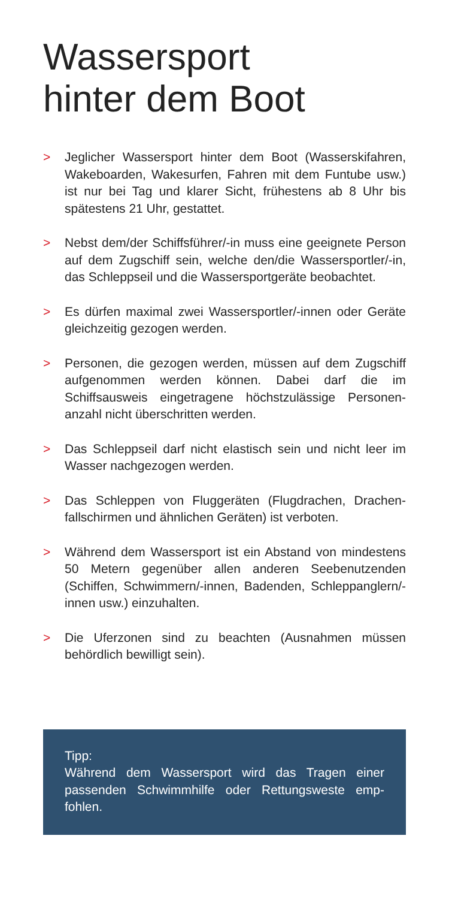Wassersport
hinter dem Boot
> Jeglicher Wassersport hinter dem Boot (Wasserskifahren, Wakeboarden, Wakesurfen, Fahren mit dem Funtube usw.) ist nur bei Tag und klarer Sicht, frühestens ab 8 Uhr bis spätestens 21 Uhr, gestattet.
> Nebst dem/der Schiffsführer/-in muss eine geeignete Person auf dem Zugschiff sein, welche den/die Wasser­sportler/-in, das Schleppseil und die Wassersport­geräte beobachtet.
> Es dürfen maximal zwei Wassersportler/-innen oder Geräte gleichzeitig gezogen werden.
> Personen, die gezogen werden, müssen auf dem Zug­schiff aufgenommen werden können. Dabei darf die im Schiffsausweis eingetragene höchstzulässige Personen­anzahl nicht überschritten werden.
> Das Schleppseil darf nicht elastisch sein und nicht leer im Wasser nachgezogen werden.
> Das Schleppen von Fluggeräten (Flugdrachen, Drachen­fallschirmen und ähnlichen Geräten) ist verboten.
> Während dem Wassersport ist ein Abstand von mindestens 50 Metern gegenüber allen anderen Seebenutzenden (Schiffen, Schwimmern/-innen, Badenden, Schlepp­anglern/-innen usw.) einzuhalten.
> Die Uferzonen sind zu beachten (Ausnahmen müssen behördlich bewilligt sein).
Tipp:
Während dem Wassersport wird das Tragen einer passenden Schwimmhilfe oder Rettungsweste emp­fohlen.